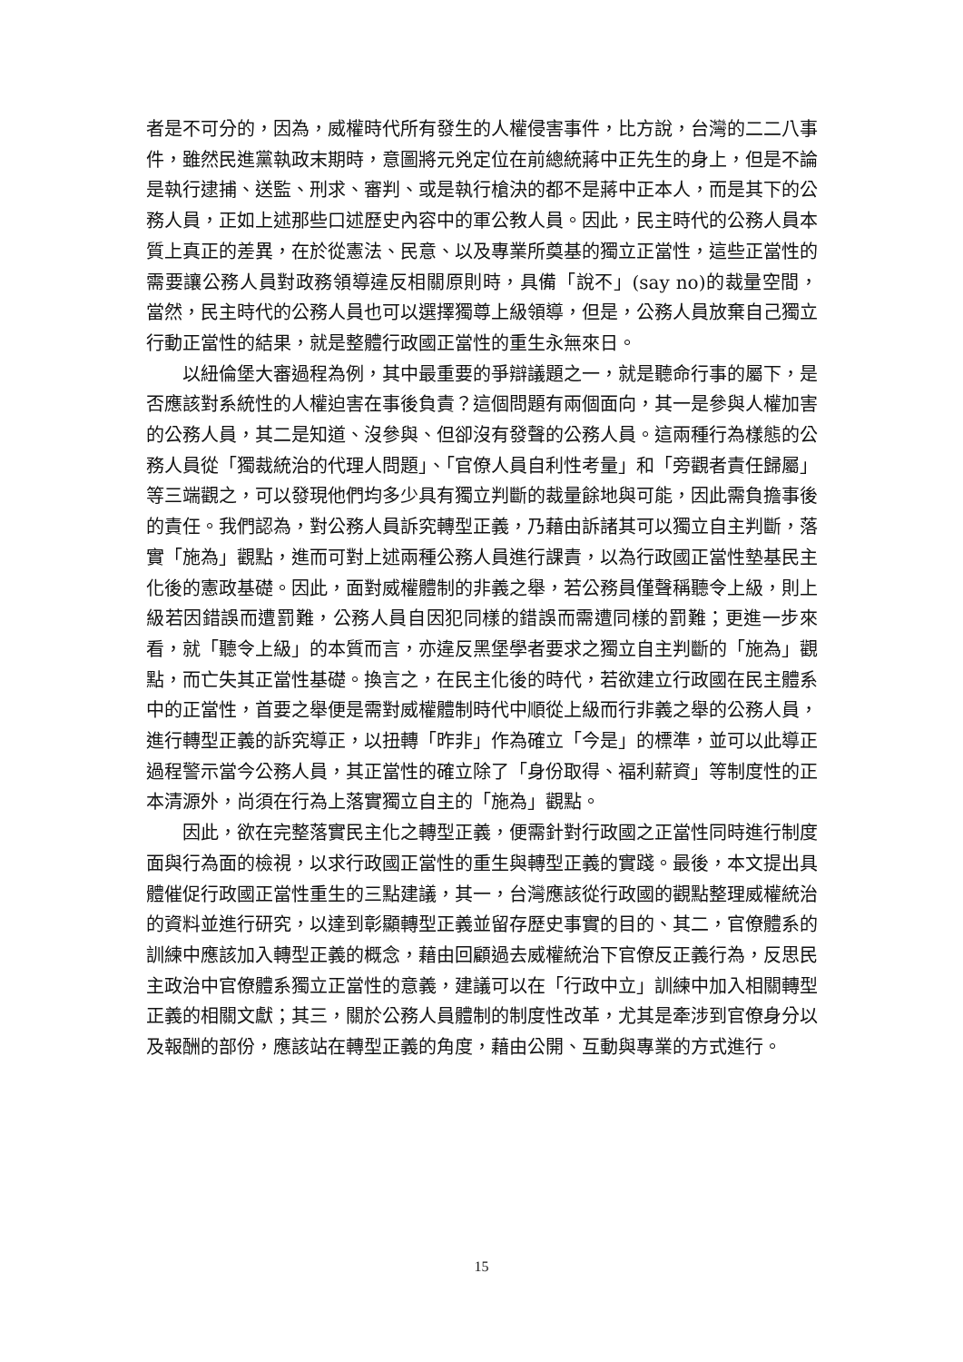者是不可分的，因為，威權時代所有發生的人權侵害事件，比方說，台灣的二二八事件，雖然民進黨執政末期時，意圖將元兇定位在前總統蔣中正先生的身上，但是不論是執行逮捕、送監、刑求、審判、或是執行槍決的都不是蔣中正本人，而是其下的公務人員，正如上述那些口述歷史內容中的軍公教人員。因此，民主時代的公務人員本質上真正的差異，在於從憲法、民意、以及專業所奠基的獨立正當性，這些正當性的需要讓公務人員對政務領導違反相關原則時，具備「說不」(say no)的裁量空間，當然，民主時代的公務人員也可以選擇獨尊上級領導，但是，公務人員放棄自己獨立行動正當性的結果，就是整體行政國正當性的重生永無來日。
以紐倫堡大審過程為例，其中最重要的爭辯議題之一，就是聽命行事的屬下，是否應該對系統性的人權迫害在事後負責？這個問題有兩個面向，其一是參與人權加害的公務人員，其二是知道、沒參與、但卻沒有發聲的公務人員。這兩種行為樣態的公務人員從「獨裁統治的代理人問題」、「官僚人員自利性考量」和「旁觀者責任歸屬」等三端觀之，可以發現他們均多少具有獨立判斷的裁量餘地與可能，因此需負擔事後的責任。我們認為，對公務人員訴究轉型正義，乃藉由訴諸其可以獨立自主判斷，落實「施為」觀點，進而可對上述兩種公務人員進行課責，以為行政國正當性墊基民主化後的憲政基礎。因此，面對威權體制的非義之舉，若公務員僅聲稱聽令上級，則上級若因錯誤而遭罰難，公務人員自因犯同樣的錯誤而需遭同樣的罰難；更進一步來看，就「聽令上級」的本質而言，亦違反黑堡學者要求之獨立自主判斷的「施為」觀點，而亡失其正當性基礎。換言之，在民主化後的時代，若欲建立行政國在民主體系中的正當性，首要之舉便是需對威權體制時代中順從上級而行非義之舉的公務人員，進行轉型正義的訴究導正，以扭轉「昨非」作為確立「今是」的標準，並可以此導正過程警示當今公務人員，其正當性的確立除了「身份取得、福利薪資」等制度性的正本清源外，尚須在行為上落實獨立自主的「施為」觀點。
因此，欲在完整落實民主化之轉型正義，便需針對行政國之正當性同時進行制度面與行為面的檢視，以求行政國正當性的重生與轉型正義的實踐。最後，本文提出具體催促行政國正當性重生的三點建議，其一，台灣應該從行政國的觀點整理威權統治的資料並進行研究，以達到彰顯轉型正義並留存歷史事實的目的、其二，官僚體系的訓練中應該加入轉型正義的概念，藉由回顧過去威權統治下官僚反正義行為，反思民主政治中官僚體系獨立正當性的意義，建議可以在「行政中立」訓練中加入相關轉型正義的相關文獻；其三，關於公務人員體制的制度性改革，尤其是牽涉到官僚身分以及報酬的部份，應該站在轉型正義的角度，藉由公開、互動與專業的方式進行。
15